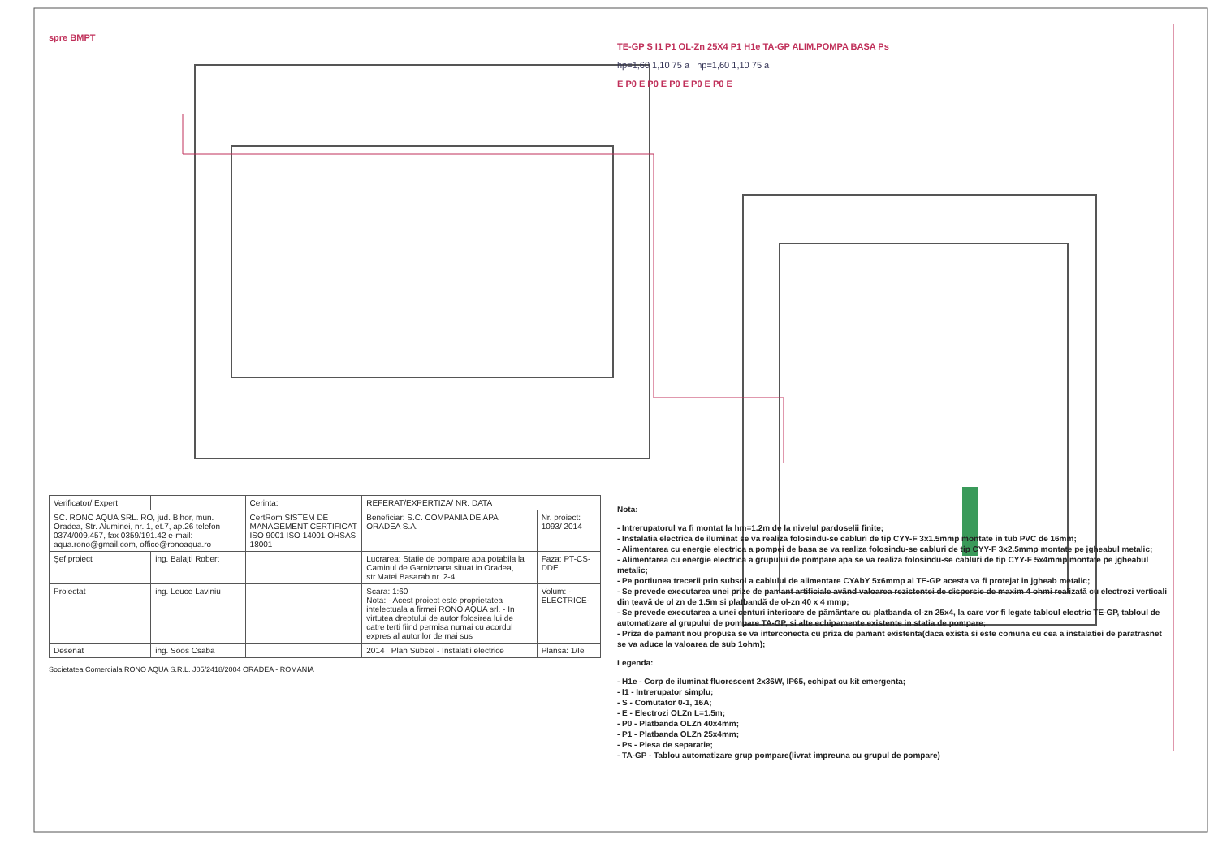spre BMPT
| Verificator/ Expert | | Cerinta: | REFERAT/EXPERTIZA/ NR. DATA | |
| SC. RONO AQUA SRL. RO, jud. Bihor, mun. Oradea, Str. Aluminei, nr. 1, et.7, ap.26 telefon 0374/009.457, fax 0359/191.42 e-mail: aqua.rono@gmail.com, office@ronoaqua.ro | | CertRom SISTEM DE MANAGEMENT CERTIFICAT ISO 9001 ISO 14001 OHSAS 18001 | Beneficiar: S.C. COMPANIA DE APA ORADEA S.A. | Nr. proiect: 1093/ 2014 |
| Şef proiect | ing. Balajti Robert | | Lucrarea: Statie de pompare apa potabila la Caminul de Garnizoana situat in Oradea, str.Matei Basarab nr. 2-4 | Faza: PT-CS-DDE |
| Proiectat | ing. Leuce Laviniu | | Scara: 1:60 Nota: - Acest proiect este proprietatea intelectuala a firmei RONO AQUA srl. - In virtutea dreptului de autor folosirea lui de catre terti fiind permisa numai cu acordul expres al autorilor de mai sus | Volum: -ELECTRICE- |
| Desenat | ing. Soos Csaba | | 2014 Plan Subsol - Instalatii electrice | Plansa: 1/Ie |
Societatea Comerciala RONO AQUA S.R.L. J05/2418/2004 ORADEA - ROMANIA
TE-GP S I1 P1 OL-Zn 25X4 P1 H1e TA-GP ALIM.POMPA BASA Ps
hp=1,60 1,10 75 a hp=1,60 1,10 75 a
E P0 E P0 E P0 E P0 E P0 E
Nota:
- Intrerupatorul va fi montat la hm=1.2m de la nivelul pardoselii finite;
- Instalatia electrica de iluminat se va realiza folosindu-se cabluri de tip CYY-F 3x1.5mmp montate in tub PVC de 16mm;
- Alimentarea cu energie electrica a pompei de basa se va realiza folosindu-se cabluri de tip CYY-F 3x2.5mmp montate pe jgheabul metalic;
- Alimentarea cu energie electrica a grupului de pompare apa se va realiza folosindu-se cabluri de tip CYY-F 5x4mmp montate pe jgheabul metalic;
- Pe portiunea trecerii prin subsol a cablului de alimentare CYAbY 5x6mmp al TE-GP acesta va fi protejat in jgheab metalic;
- Se prevede executarea unei prize de pamant artificiale având valoarea rezistentei de dispersie de maxim 4 ohmi realizată cu electrozi verticali din țeavă de ol zn de 1.5m si platbandă de ol-zn 40 x 4 mmp;
- Se prevede executarea a unei centuri interioare de pământare cu platbanda ol-zn 25x4, la care vor fi legate tabloul electric TE-GP, tabloul de automatizare al grupului de pompare TA-GP, si alte echipamente existente in statia de pompare;
- Priza de pamant nou propusa se va interconecta cu priza de pamant existenta(daca exista si este comuna cu cea a instalatiei de paratrasnet se va aduce la valoarea de sub 1ohm);
Legenda:
- H1e - Corp de iluminat fluorescent 2x36W, IP65, echipat cu kit emergenta;
- I1 - Intrerupator simplu;
- S - Comutator 0-1, 16A;
- E - Electrozi OLZn L=1.5m;
- P0 - Platbanda OLZn 40x4mm;
- P1 - Platbanda OLZn 25x4mm;
- Ps - Piesa de separatie;
- TA-GP - Tablou automatizare grup pompare(livrat impreuna cu grupul de pompare)